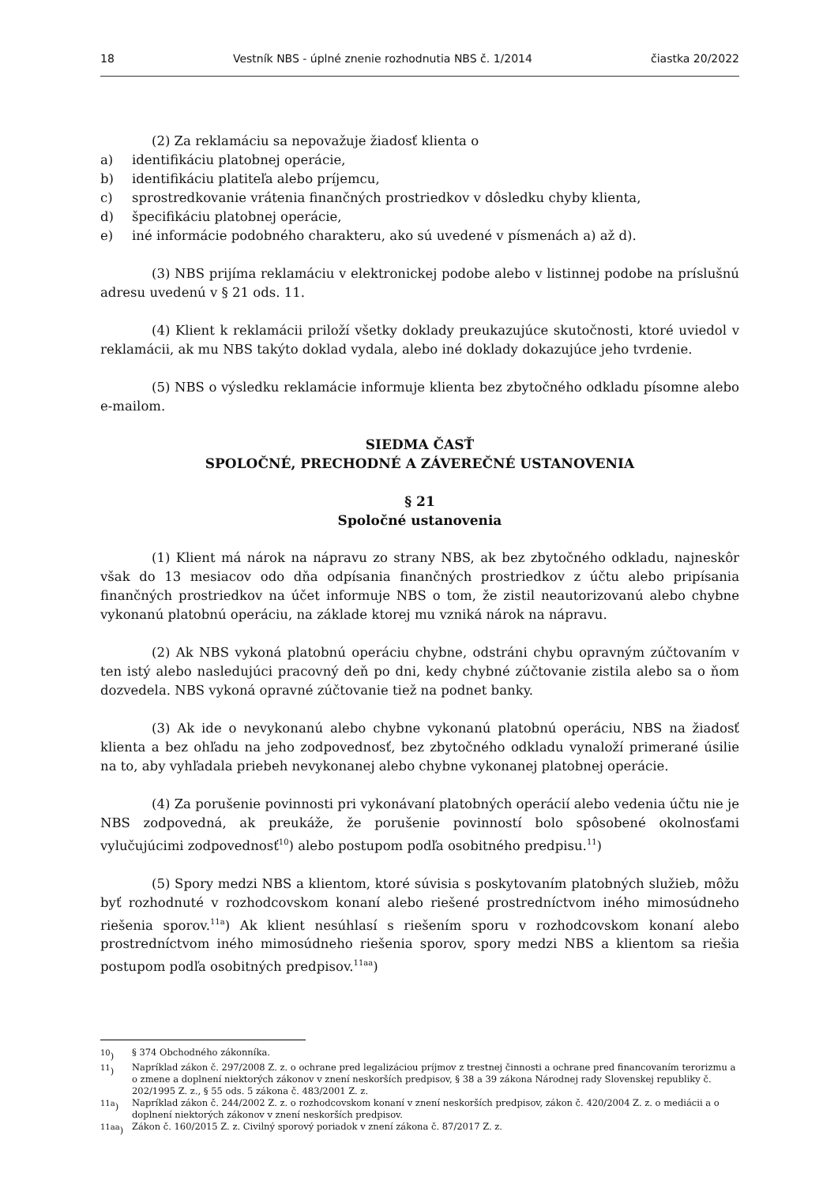18 Vestník NBS - úplné znenie rozhodnutia NBS č. 1/2014 čiastka 20/2022
(2) Za reklamáciu sa nepovažuje žiadosť klienta o
a) identifikáciu platobnej operácie,
b) identifikáciu platiteľa alebo príjemcu,
c) sprostredkovanie vrátenia finančných prostriedkov v dôsledku chyby klienta,
d) špecifikáciu platobnej operácie,
e) iné informácie podobného charakteru, ako sú uvedené v písmenách a) až d).
(3) NBS prijíma reklamáciu v elektronickej podobe alebo v listinnej podobe na príslušnú adresu uvedenú v § 21 ods. 11.
(4) Klient k reklamácii priloží všetky doklady preukazujúce skutočnosti, ktoré uviedol v reklamácii, ak mu NBS takýto doklad vydala, alebo iné doklady dokazujúce jeho tvrdenie.
(5) NBS o výsledku reklamácie informuje klienta bez zbytočného odkladu písomne alebo e-mailom.
SIEDMA ČASŤ
SPOLOČNÉ, PRECHODNÉ A ZÁVEREČNÉ USTANOVENIA
§ 21
Spoločné ustanovenia
(1) Klient má nárok na nápravu zo strany NBS, ak bez zbytočného odkladu, najneskôr však do 13 mesiacov odo dňa odpísania finančných prostriedkov z účtu alebo pripísania finančných prostriedkov na účet informuje NBS o tom, že zistil neautorizovanú alebo chybne vykonanú platobnú operáciu, na základe ktorej mu vzniká nárok na nápravu.
(2) Ak NBS vykoná platobnú operáciu chybne, odstráni chybu opravným zúčtovaním v ten istý alebo nasledujúci pracovný deň po dni, kedy chybné zúčtovanie zistila alebo sa o ňom dozvedela. NBS vykoná opravné zúčtovanie tiež na podnet banky.
(3) Ak ide o nevykonanú alebo chybne vykonanú platobnú operáciu, NBS na žiadosť klienta a bez ohľadu na jeho zodpovednosť, bez zbytočného odkladu vynaloží primerané úsilie na to, aby vyhľadala priebeh nevykonanej alebo chybne vykonanej platobnej operácie.
(4) Za porušenie povinnosti pri vykonávaní platobných operácií alebo vedenia účtu nie je NBS zodpovedná, ak preukáže, že porušenie povinností bolo spôsobené okolnosťami vylučujúcimi zodpovednosť<sup>10</sup>) alebo postupom podľa osobitného predpisu.<sup>11</sup>)
(5) Spory medzi NBS a klientom, ktoré súvisia s poskytovaním platobných služieb, môžu byť rozhodnuté v rozhodcovskom konaní alebo riešené prostredníctvom iného mimosúdneho riešenia sporov.<sup>11a</sup>) Ak klient nesúhlasí s riešením sporu v rozhodcovskom konaní alebo prostredníctvom iného mimosúdneho riešenia sporov, spory medzi NBS a klientom sa riešia postupom podľa osobitných predpisov.<sup>11aa</sup>)
<sup>10</sup>) § 374 Obchodného zákonníka.
<sup>11</sup>) Napríklad zákon č. 297/2008 Z. z. o ochrane pred legalizáciou príjmov z trestnej činnosti a ochrane pred financovaním terorizmu a o zmene a doplnení niektorých zákonov v znení neskorších predpisov, § 38 a 39 zákona Národnej rady Slovenskej republiky č. 202/1995 Z. z., § 55 ods. 5 zákona č. 483/2001 Z. z.
<sup>11a</sup>) Napríklad zákon č. 244/2002 Z. z. o rozhodcovskom konaní v znení neskorších predpisov, zákon č. 420/2004 Z. z. o mediácii a o doplnení niektorých zákonov v znení neskorších predpisov.
<sup>11aa</sup>) Zákon č. 160/2015 Z. z. Civilný sporový poriadok v znení zákona č. 87/2017 Z. z.